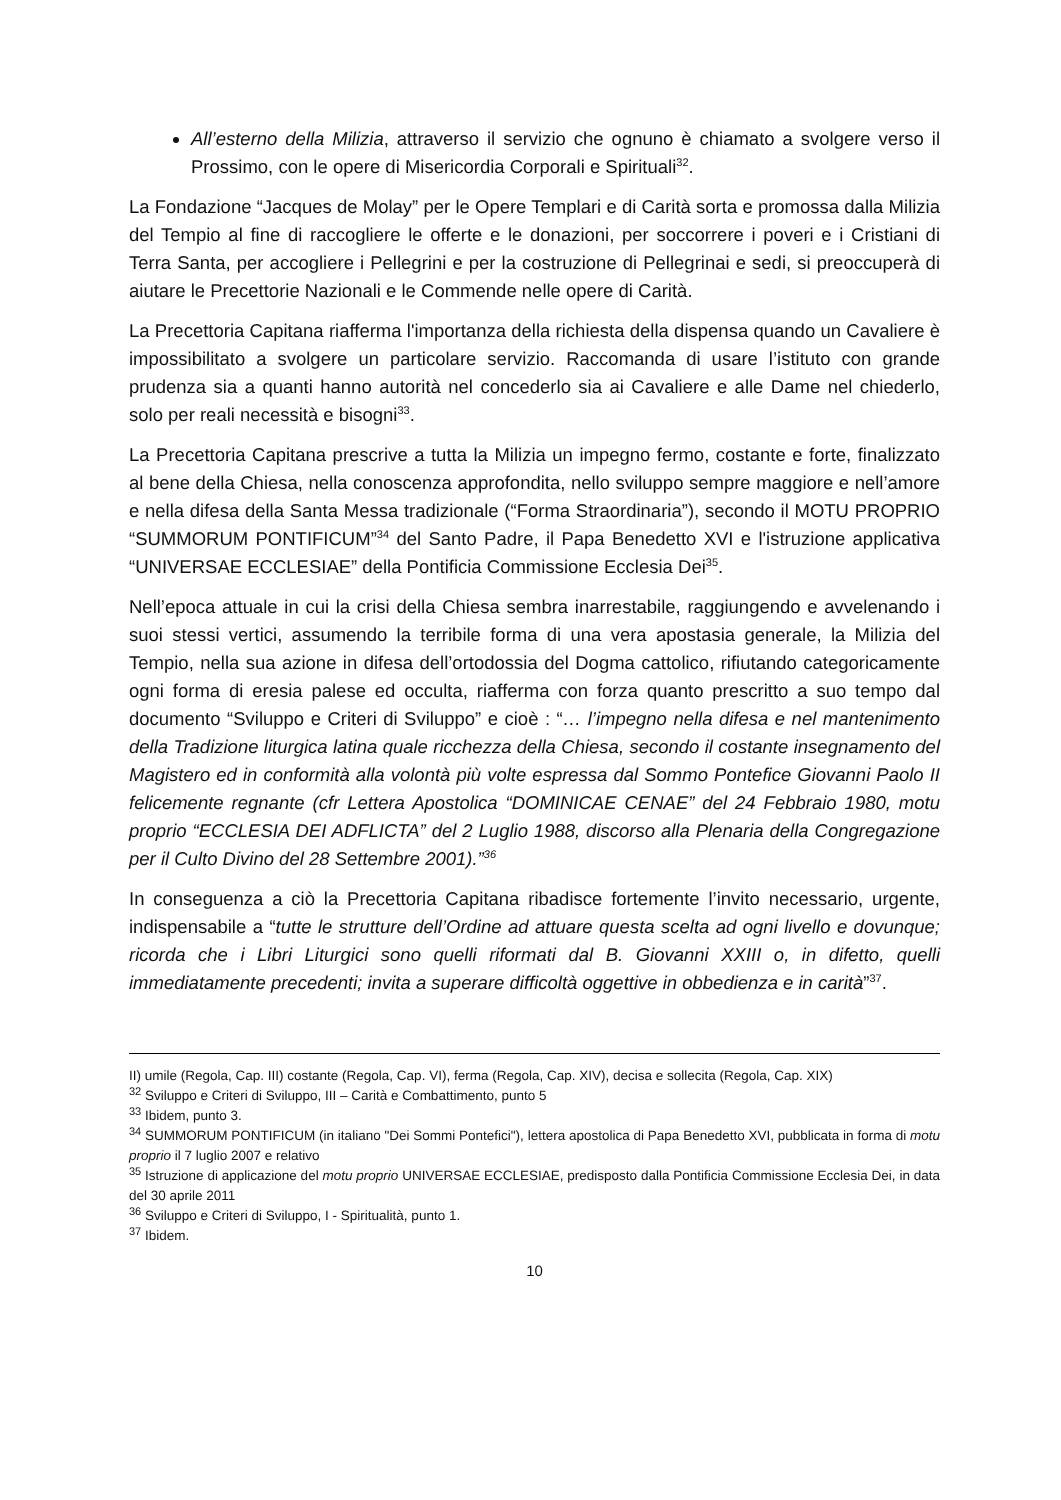All’esterno della Milizia, attraverso il servizio che ognuno è chiamato a svolgere verso il Prossimo, con le opere di Misericordia Corporali e Spirituali<sup>32</sup>.
La Fondazione “Jacques de Molay” per le Opere Templari e di Carità sorta e promossa dalla Milizia del Tempio al fine di raccogliere le offerte e le donazioni, per soccorrere i poveri e i Cristiani di Terra Santa, per accogliere i Pellegrini e per la costruzione di Pellegrinai e sedi, si preoccuperà di aiutare le Precettorie Nazionali e le Commende nelle opere di Carità.
La Precettoria Capitana riafferma l'importanza della richiesta della dispensa quando un Cavaliere è impossibilitato a svolgere un particolare servizio. Raccomanda di usare l’istituto con grande prudenza sia a quanti hanno autorità nel concederlo sia ai Cavaliere e alle Dame nel chiederlo, solo per reali necessità e bisogni<sup>33</sup>.
La Precettoria Capitana prescrive a tutta la Milizia un impegno fermo, costante e forte, finalizzato al bene della Chiesa, nella conoscenza approfondita, nello sviluppo sempre maggiore e nell’amore e nella difesa della Santa Messa tradizionale (“Forma Straordinaria”), secondo il MOTU PROPRIO “SUMMORUM PONTIFICUM”<sup>34</sup> del Santo Padre, il Papa Benedetto XVI e l'istruzione applicativa “UNIVERSAE ECCLESIAE” della Pontificia Commissione Ecclesia Dei<sup>35</sup>.
Nell’epoca attuale in cui la crisi della Chiesa sembra inarrestabile, raggiungendo e avvelenando i suoi stessi vertici, assumendo la terribile forma di una vera apostasia generale, la Milizia del Tempio, nella sua azione in difesa dell’ortodossia del Dogma cattolico, rifiutando categoricamente ogni forma di eresia palese ed occulta, riafferma con forza quanto prescritto a suo tempo dal documento “Sviluppo e Criteri di Sviluppo” e cioè : “… l’impegno nella difesa e nel mantenimento della Tradizione liturgica latina quale ricchezza della Chiesa, secondo il costante insegnamento del Magistero ed in conformità alla volontà più volte espressa dal Sommo Pontefice Giovanni Paolo II felicemente regnante (cfr Lettera Apostolica “DOMINICAE CENAE” del 24 Febbraio 1980, motu proprio “ECCLESIA DEI ADFLICTA” del 2 Luglio 1988, discorso alla Plenaria della Congregazione per il Culto Divino del 28 Settembre 2001).”<sup>36</sup>
In conseguenza a ciò la Precettoria Capitana ribadisce fortemente l’invito necessario, urgente, indispensabile a “tutte le strutture dell’Ordine ad attuare questa scelta ad ogni livello e dovunque; ricorda che i Libri Liturgici sono quelli riformati dal B. Giovanni XXIII o, in difetto, quelli immediatamente precedenti; invita a superare difficoltà oggettive in obbedienza e in carità”<sup>37</sup>.
II) umile (Regola, Cap. III) costante (Regola, Cap. VI), ferma (Regola, Cap. XIV), decisa e sollecita (Regola, Cap. XIX)
<sup>32</sup> Sviluppo e Criteri di Sviluppo, III – Carità e Combattimento, punto 5
<sup>33</sup> Ibidem, punto 3.
<sup>34</sup> SUMMORUM PONTIFICUM (in italiano "Dei Sommi Pontefici"), lettera apostolica di Papa Benedetto XVI, pubblicata in forma di motu proprio il 7 luglio 2007 e relativo
<sup>35</sup> Istruzione di applicazione del motu proprio UNIVERSAE ECCLESIAE, predisposto dalla Pontificia Commissione Ecclesia Dei, in data del 30 aprile 2011
<sup>36</sup> Sviluppo e Criteri di Sviluppo, I - Spiritualità, punto 1.
<sup>37</sup> Ibidem.
10